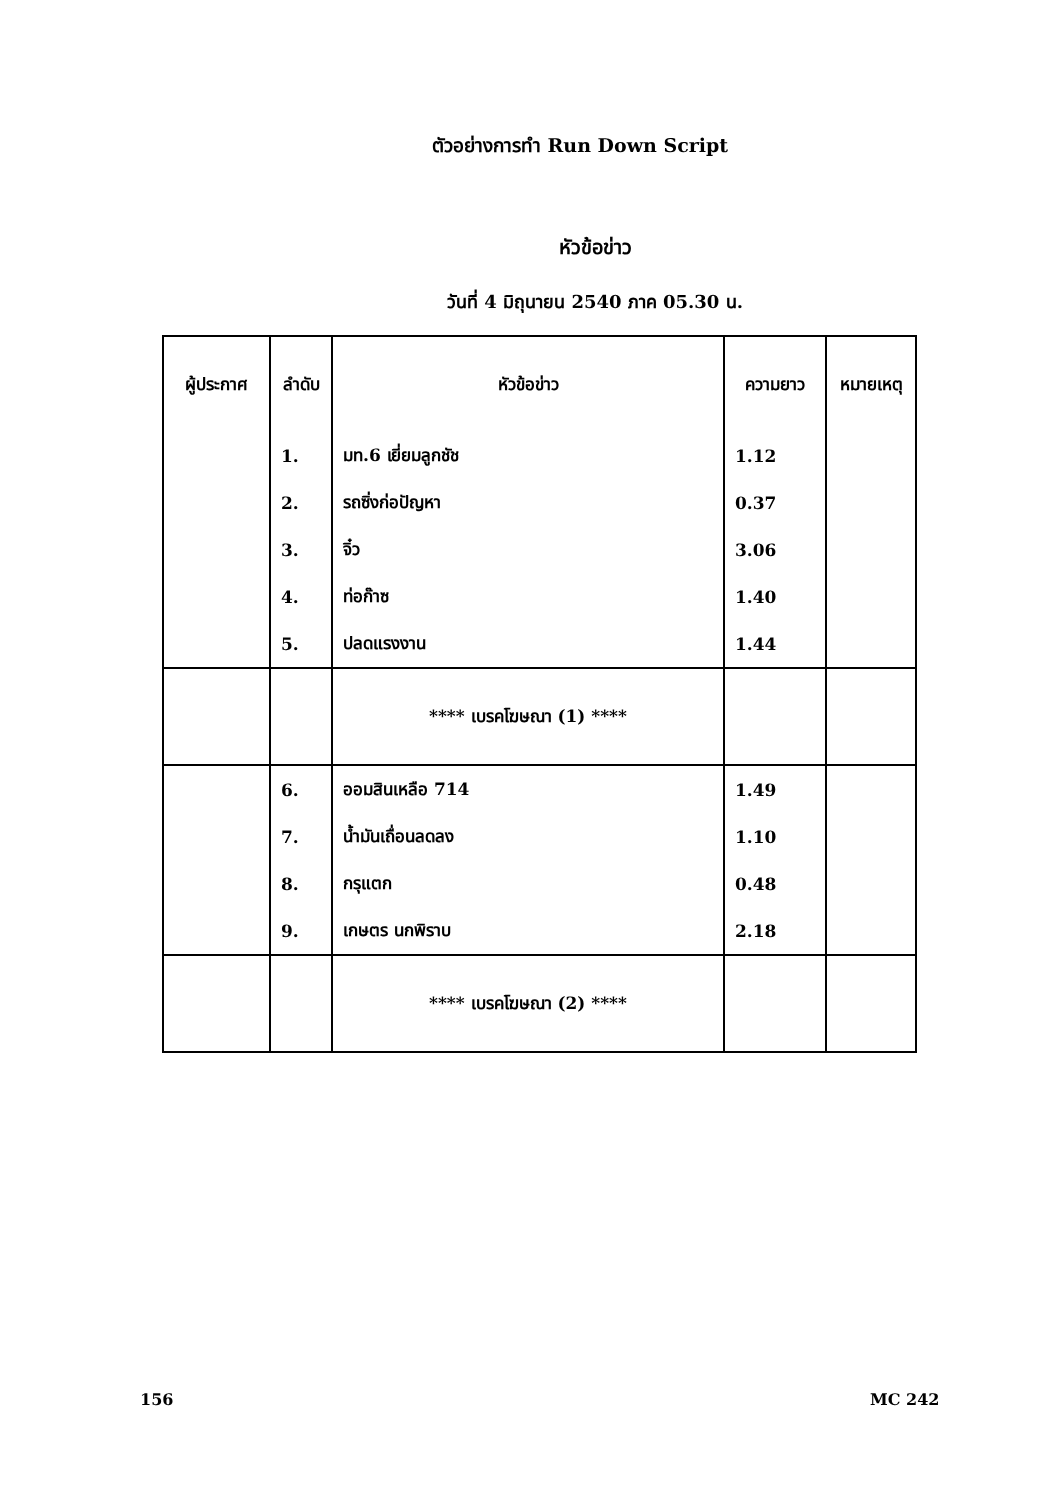ตัวอย่างการทำ Run Down Script
หัวข้อข่าว
วันที่ 4 มิถุนายน 2540 ภาค 05.30 น.
| ผู้ประกาศ | ลำดับ | หัวข้อข่าว | ความยาว | หมายเหตุ |
| --- | --- | --- | --- | --- |
| | 1. | มท.6 เยี่ยมลูกชัช | 1.12 | |
| | 2. | รถซิ่งก่อปัญหา | 0.37 | |
| | 3. | จิ๋ว | 3.06 | |
| | 4. | ท่อก๊าซ | 1.40 | |
| | 5. | ปลดแรงงาน | 1.44 | |
| | | **** เบรคโฆษณา (1) **** | | |
| | 6. | ออมสินเหลือ 714 | 1.49 | |
| | 7. | น้ำมันเถื่อนลดลง | 1.10 | |
| | 8. | กรุแตก | 0.48 | |
| | 9. | เกษตร นกพิราบ | 2.18 | |
| | | **** เบรคโฆษณา (2) **** | | |
156 MC 242